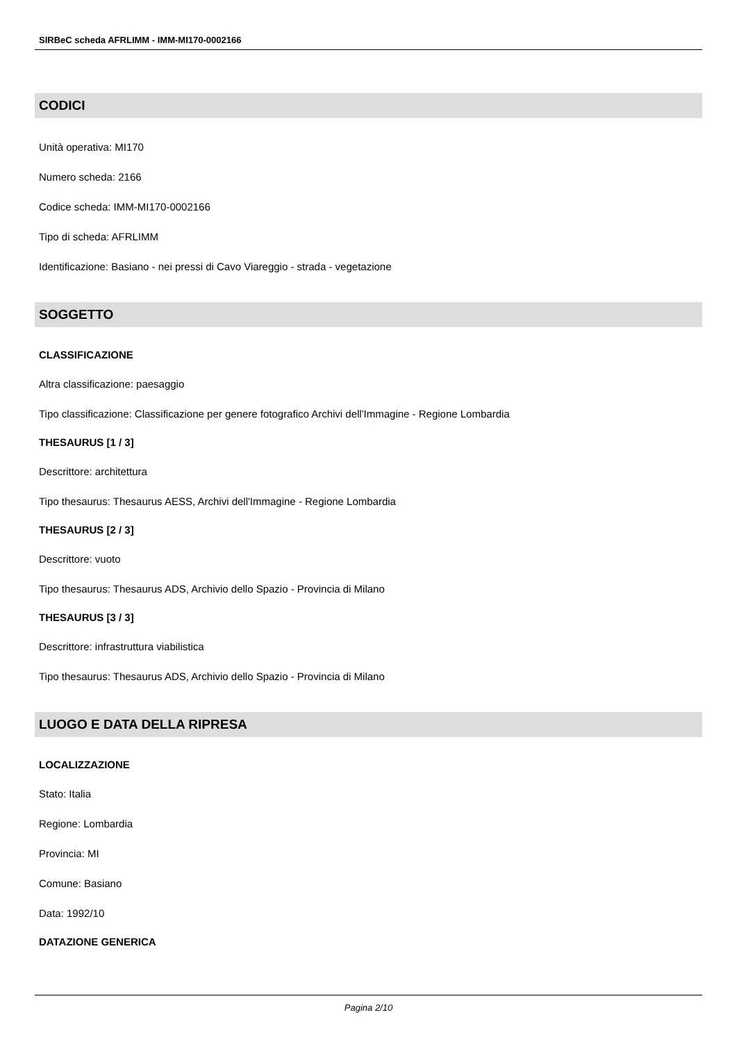SIRBeC scheda AFRLIMM - IMM-MI170-0002166
CODICI
Unità operativa: MI170
Numero scheda: 2166
Codice scheda: IMM-MI170-0002166
Tipo di scheda: AFRLIMM
Identificazione: Basiano - nei pressi di Cavo Viareggio - strada - vegetazione
SOGGETTO
CLASSIFICAZIONE
Altra classificazione: paesaggio
Tipo classificazione: Classificazione per genere fotografico Archivi dell'Immagine - Regione Lombardia
THESAURUS [1 / 3]
Descrittore: architettura
Tipo thesaurus: Thesaurus AESS, Archivi dell'Immagine - Regione Lombardia
THESAURUS [2 / 3]
Descrittore: vuoto
Tipo thesaurus: Thesaurus ADS, Archivio dello Spazio - Provincia di Milano
THESAURUS [3 / 3]
Descrittore: infrastruttura viabilistica
Tipo thesaurus: Thesaurus ADS, Archivio dello Spazio - Provincia di Milano
LUOGO E DATA DELLA RIPRESA
LOCALIZZAZIONE
Stato: Italia
Regione: Lombardia
Provincia: MI
Comune: Basiano
Data: 1992/10
DATAZIONE GENERICA
Pagina 2/10